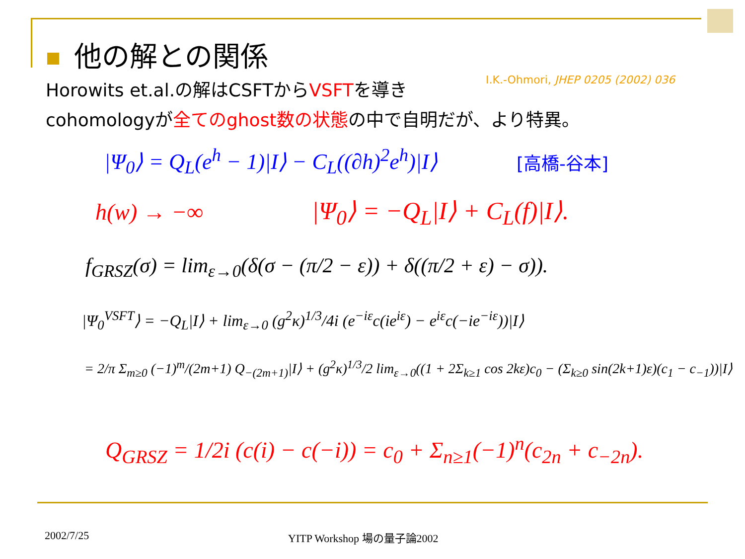他の解との関係
Horowits et.al.の解はCSFTからVSFTを導き
I.K.-Ohmori, JHEP 0205 (2002) 036
cohomologyが全てのghost数の状態の中で自明だが、より特異。
|Ψ<sub>0</sub>⟩ = Q<sub>L</sub>(e<sup>h</sup> − 1)|I⟩ − C<sub>L</sub>((∂h)<sup>2</sup>e<sup>h</sup>)|I⟩
[高橋-谷本]
h(w) → −∞ |Ψ<sub>0</sub>⟩ = −Q<sub>L</sub>|I⟩ + C<sub>L</sub>(f)|I⟩.
f<sub>GRSZ</sub>(σ) = lim<sub>ε→0</sub>(δ(σ − (π/2 − ε)) + δ((π/2 + ε) − σ)).
|Ψ<sub>0</sub><sup>VSFT</sup>⟩ = −Q<sub>L</sub>|I⟩ + lim<sub>ε→0</sub> (g<sup>2</sup>κ)<sup>1/3</sup>/4i (e<sup>−iε</sup>c(ie<sup>iε</sup>) − e<sup>iε</sup>c(−ie<sup>−iε</sup>))|I⟩
= 2/π Σ<sub>m≥0</sub> (−1)<sup>m</sup>/(2m+1) Q<sub>−(2m+1)</sub>|I⟩ + (g<sup>2</sup>κ)<sup>1/3</sup>/2 lim<sub>ε→0</sub>((1 + 2Σ<sub>k≥1</sub> cos 2kε)c<sub>0</sub> − (Σ<sub>k≥0</sub> sin(2k+1)ε)(c<sub>1</sub> − c<sub>−1</sub>))|I⟩
Q<sub>GRSZ</sub> = 1/2i (c(i) − c(−i)) = c<sub>0</sub> + Σ<sub>n≥1</sub>(−1)<sup>n</sup>(c<sub>2n</sub> + c<sub>−2n</sub>).
2002/7/25 YITP Workshop 場の量子論2002